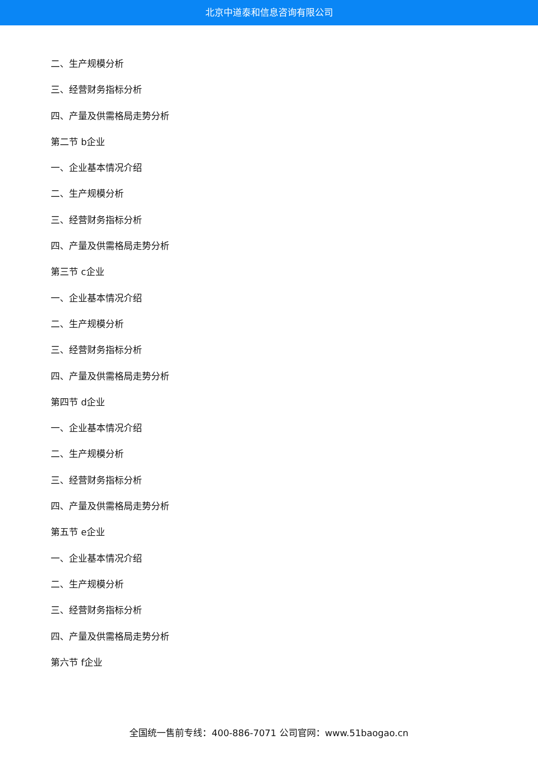北京中道泰和信息咨询有限公司
二、生产规模分析
三、经营财务指标分析
四、产量及供需格局走势分析
第二节 b企业
一、企业基本情况介绍
二、生产规模分析
三、经营财务指标分析
四、产量及供需格局走势分析
第三节 c企业
一、企业基本情况介绍
二、生产规模分析
三、经营财务指标分析
四、产量及供需格局走势分析
第四节 d企业
一、企业基本情况介绍
二、生产规模分析
三、经营财务指标分析
四、产量及供需格局走势分析
第五节 e企业
一、企业基本情况介绍
二、生产规模分析
三、经营财务指标分析
四、产量及供需格局走势分析
第六节 f企业
全国统一售前专线：400-886-7071 公司官网：www.51baogao.cn